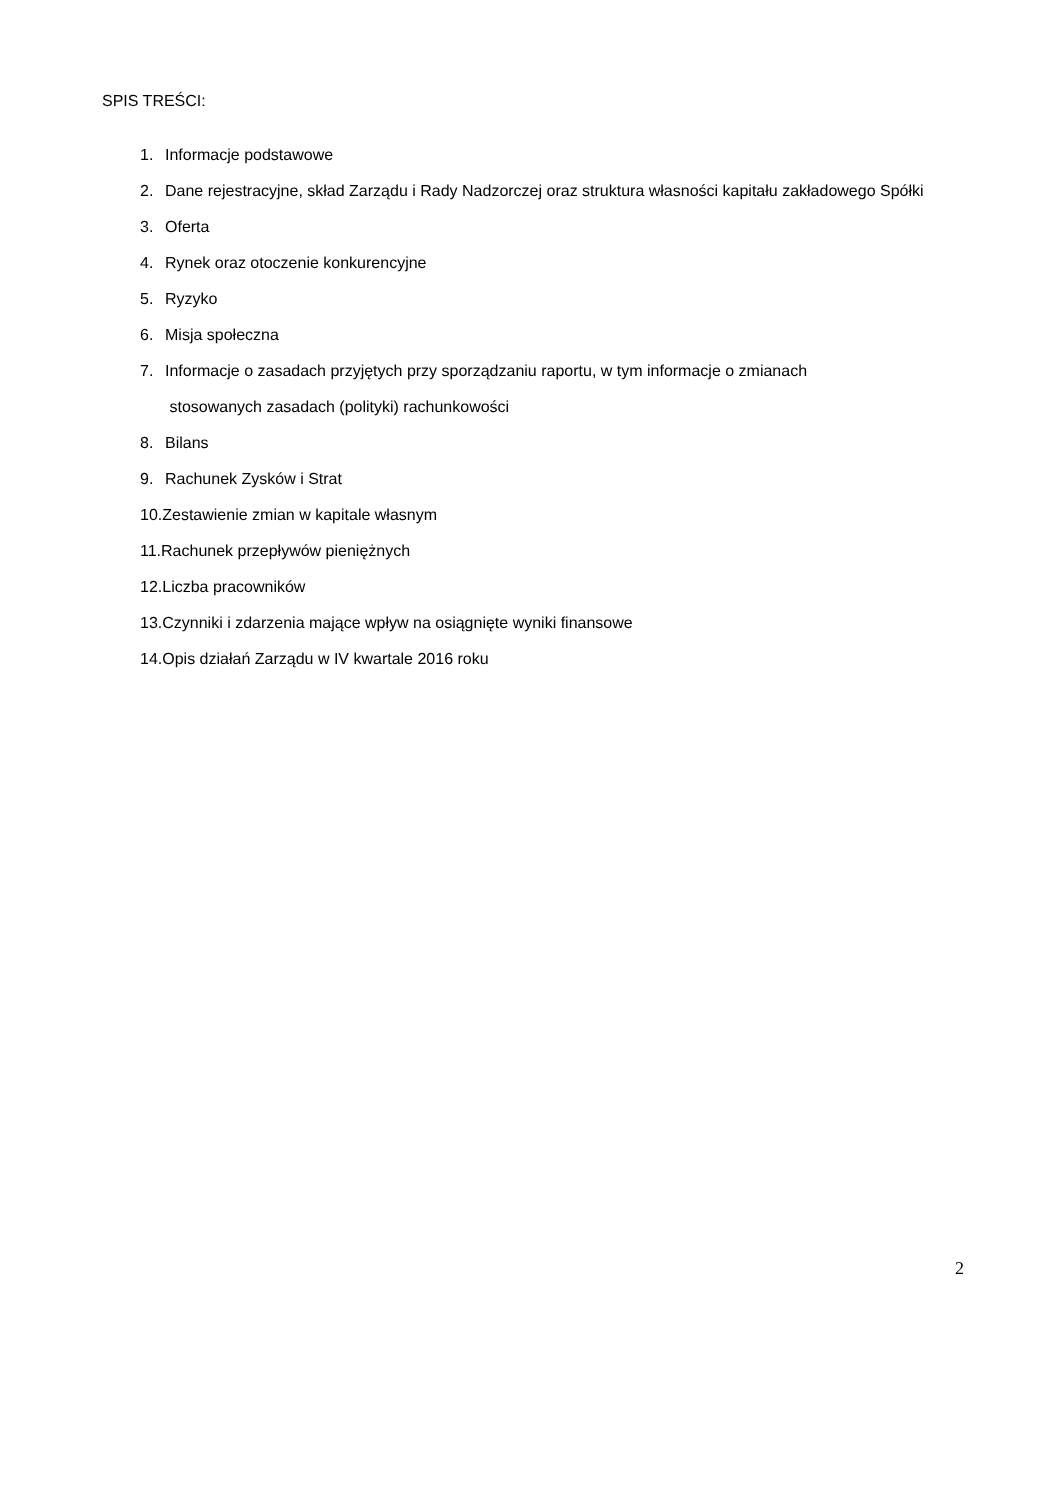SPIS TREŚCI:
1. Informacje podstawowe
2. Dane rejestracyjne, skład Zarządu i Rady Nadzorczej oraz struktura własności kapitału zakładowego Spółki
3. Oferta
4. Rynek oraz otoczenie konkurencyjne
5. Ryzyko
6. Misja społeczna
7. Informacje o zasadach przyjętych przy sporządzaniu raportu, w tym informacje o zmianach
stosowanych zasadach (polityki) rachunkowości
8. Bilans
9. Rachunek Zysków i Strat
10.Zestawienie zmian w kapitale własnym
11.Rachunek przepływów pieniężnych
12.Liczba pracowników
13.Czynniki i zdarzenia mające wpływ na osiągnięte wyniki finansowe
14.Opis działań Zarządu w IV kwartale 2016 roku
2